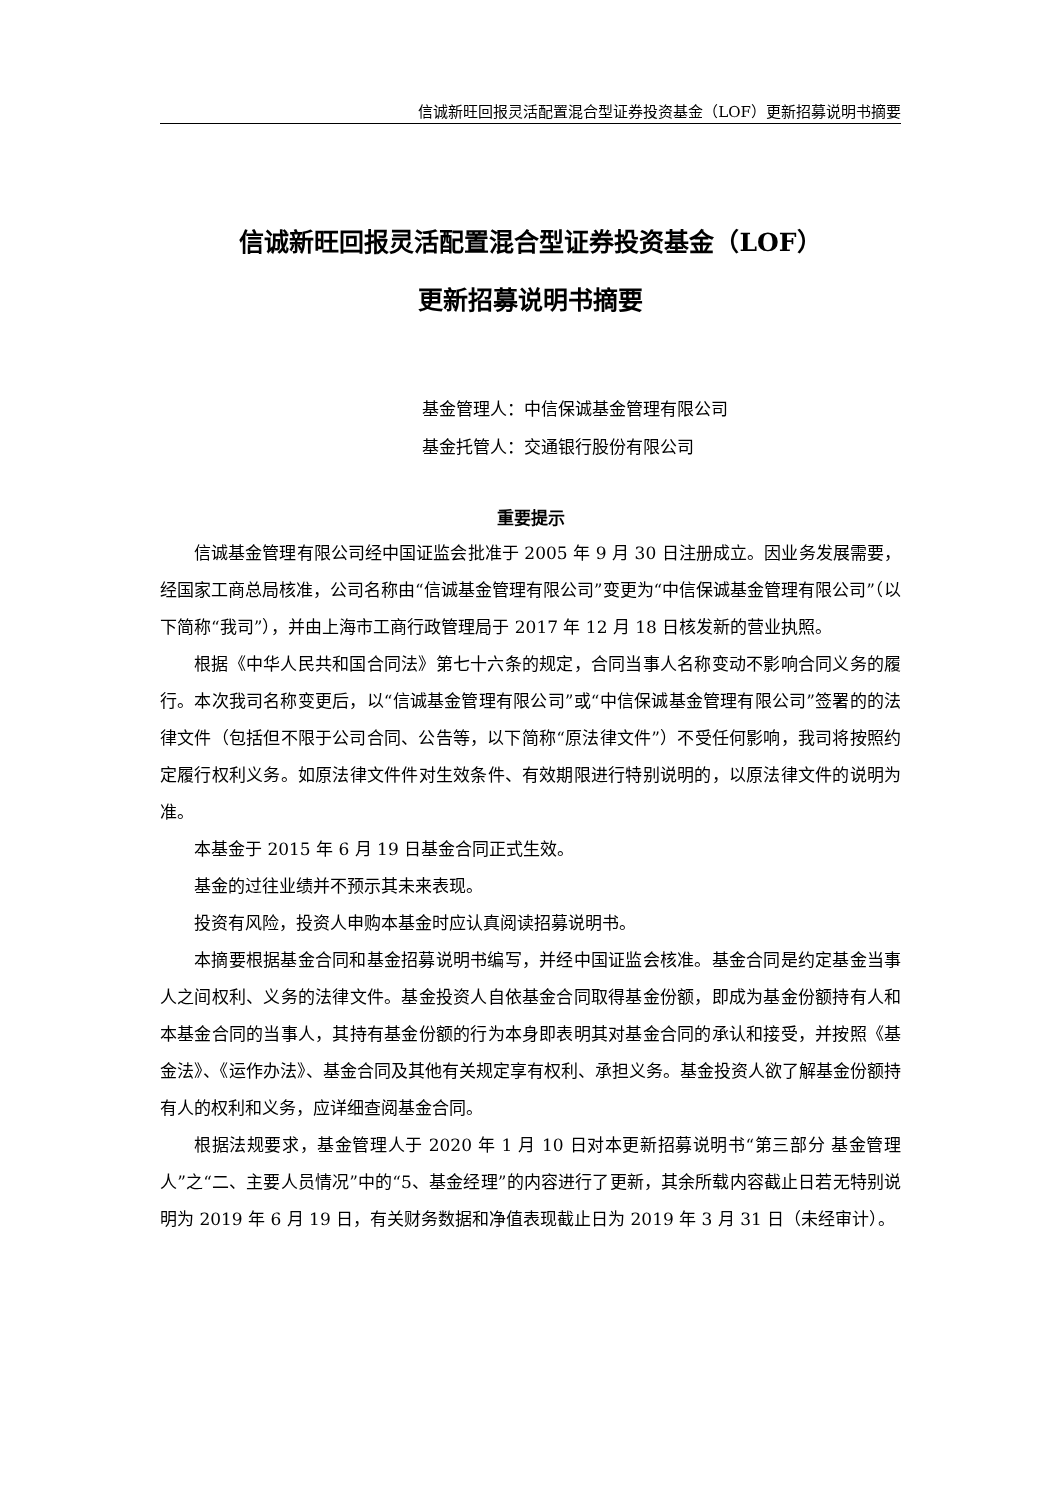信诚新旺回报灵活配置混合型证券投资基金（LOF）更新招募说明书摘要
信诚新旺回报灵活配置混合型证券投资基金（LOF）
更新招募说明书摘要
基金管理人：中信保诚基金管理有限公司
基金托管人：交通银行股份有限公司
重要提示
信诚基金管理有限公司经中国证监会批准于 2005 年 9 月 30 日注册成立。因业务发展需要，经国家工商总局核准，公司名称由“信诚基金管理有限公司”变更为“中信保诚基金管理有限公司”（以下简称“我司”），并由上海市工商行政管理局于 2017 年 12 月 18 日核发新的营业执照。
根据《中华人民共和国合同法》第七十六条的规定，合同当事人名称变动不影响合同义务的履行。本次我司名称变更后，以“信诚基金管理有限公司”或“中信保诚基金管理有限公司”签署的的法律文件（包括但不限于公司合同、公告等，以下简称“原法律文件”）不受任何影响，我司将按照约定履行权利义务。如原法律文件件对生效条件、有效期限进行特别说明的，以原法律文件的说明为准。
本基金于 2015 年 6 月 19 日基金合同正式生效。
基金的过往业绩并不预示其未来表现。
投资有风险，投资人申购本基金时应认真阅读招募说明书。
本摘要根据基金合同和基金招募说明书编写，并经中国证监会核准。基金合同是约定基金当事人之间权利、义务的法律文件。基金投资人自依基金合同取得基金份额，即成为基金份额持有人和本基金合同的当事人，其持有基金份额的行为本身即表明其对基金合同的承认和接受，并按照《基金法》、《运作办法》、基金合同及其他有关规定享有权利、承担义务。基金投资人欲了解基金份额持有人的权利和义务，应详细查阅基金合同。
根据法规要求，基金管理人于 2020 年 1 月 10 日对本更新招募说明书“第三部分 基金管理人”之“二、主要人员情况”中的“5、基金经理”的内容进行了更新，其余所载内容截止日若无特别说明为 2019 年 6 月 19 日，有关财务数据和净值表现截止日为 2019 年 3 月 31 日（未经审计）。